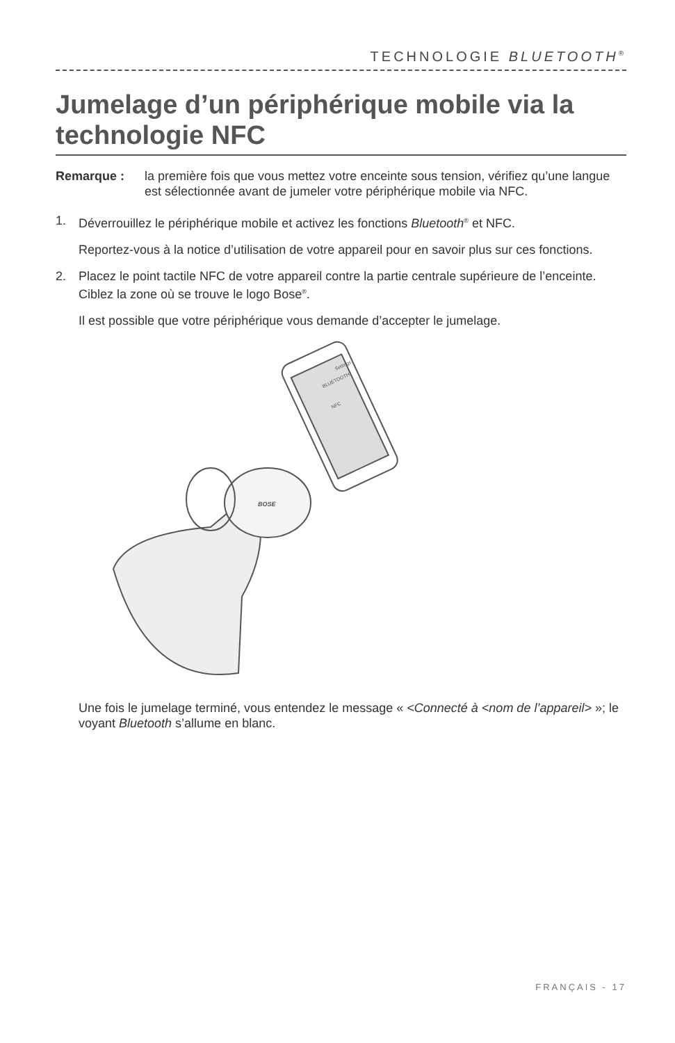TECHNOLOGIE BLUETOOTH<sup>®</sup>
Jumelage d’un périphérique mobile via la technologie NFC
Remarque : la première fois que vous mettez votre enceinte sous tension, vérifiez qu’une langue est sélectionnée avant de jumeler votre périphérique mobile via NFC.
1. Déverrouillez le périphérique mobile et activez les fonctions Bluetooth<sup>®</sup> et NFC.
Reportez-vous à la notice d’utilisation de votre appareil pour en savoir plus sur ces fonctions.
2. Placez le point tactile NFC de votre appareil contre la partie centrale supérieure de l’enceinte. Ciblez la zone où se trouve le logo Bose<sup>®</sup>.
Il est possible que votre périphérique vous demande d’accepter le jumelage.
Settings
BLUETOOTH
NFC
BOSE
Une fois le jumelage terminé, vous entendez le message « <Connecté à <nom de l’appareil> »; le voyant Bluetooth s’allume en blanc.
FRANÇAIS - 17